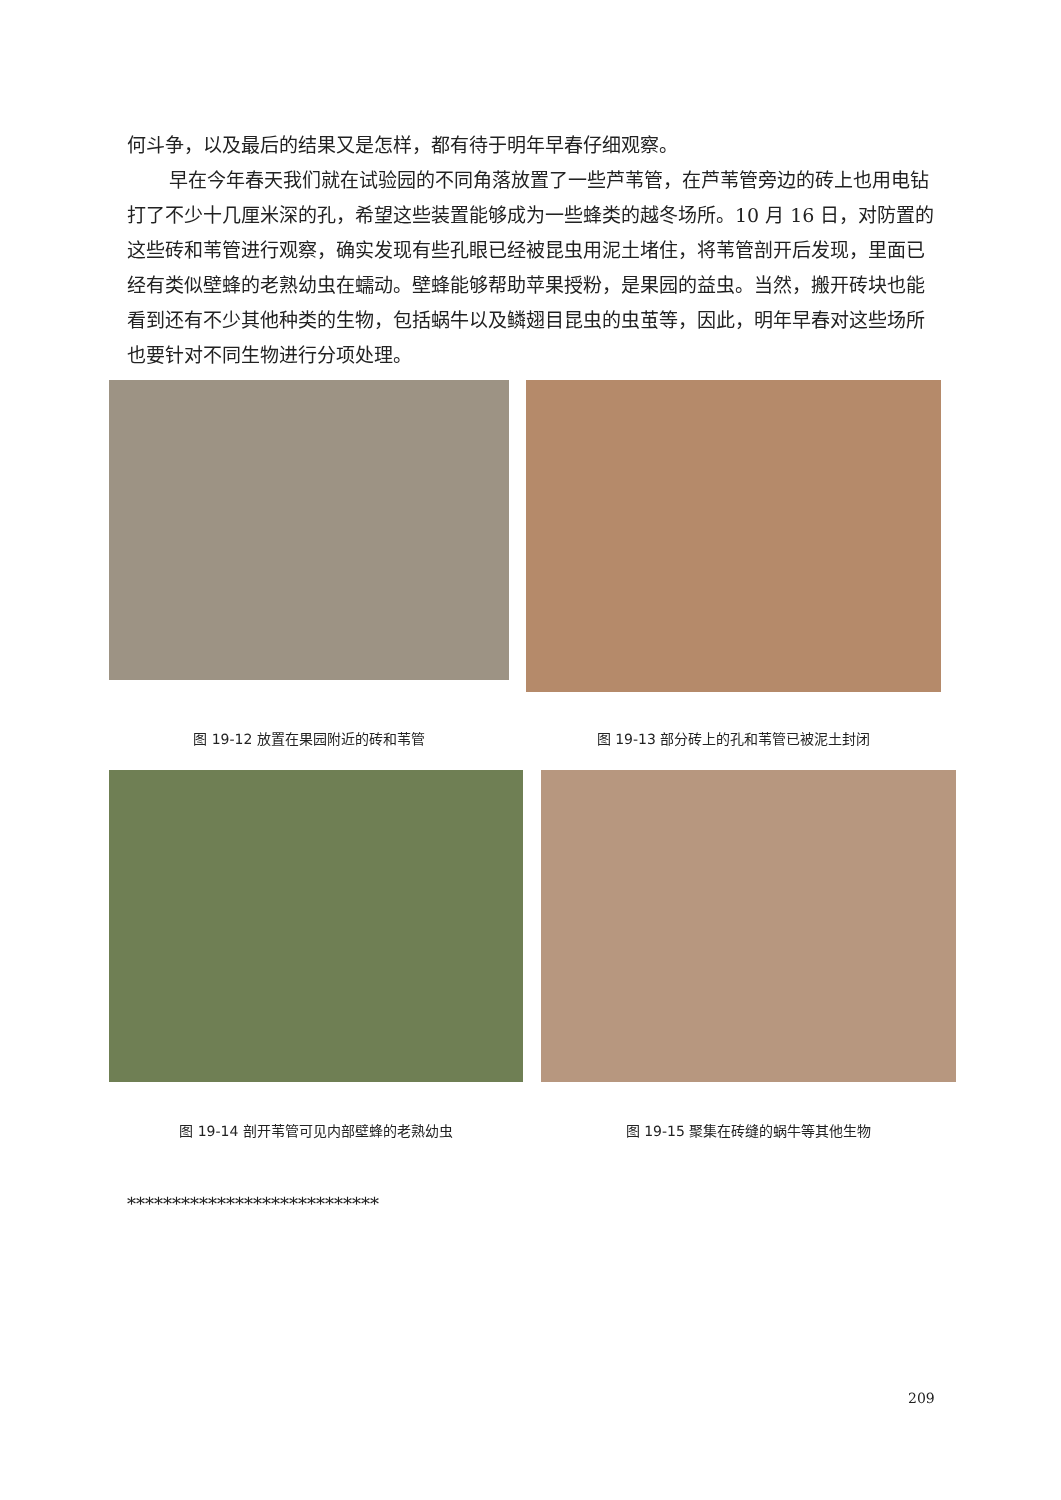何斗争，以及最后的结果又是怎样，都有待于明年早春仔细观察。
早在今年春天我们就在试验园的不同角落放置了一些芦苇管，在芦苇管旁边的砖上也用电钻打了不少十几厘米深的孔，希望这些装置能够成为一些蜂类的越冬场所。10 月 16 日，对防置的这些砖和苇管进行观察，确实发现有些孔眼已经被昆虫用泥土堵住，将苇管剖开后发现，里面已经有类似壁蜂的老熟幼虫在蠕动。壁蜂能够帮助苹果授粉，是果园的益虫。当然，搬开砖块也能看到还有不少其他种类的生物，包括蜗牛以及鳞翅目昆虫的虫茧等，因此，明年早春对这些场所也要针对不同生物进行分项处理。
图 19-12 放置在果园附近的砖和苇管
图 19-13 部分砖上的孔和苇管已被泥土封闭
图 19-14 剖开苇管可见内部壁蜂的老熟幼虫 图 19-15 聚集在砖缝的蜗牛等其他生物
****************************
209